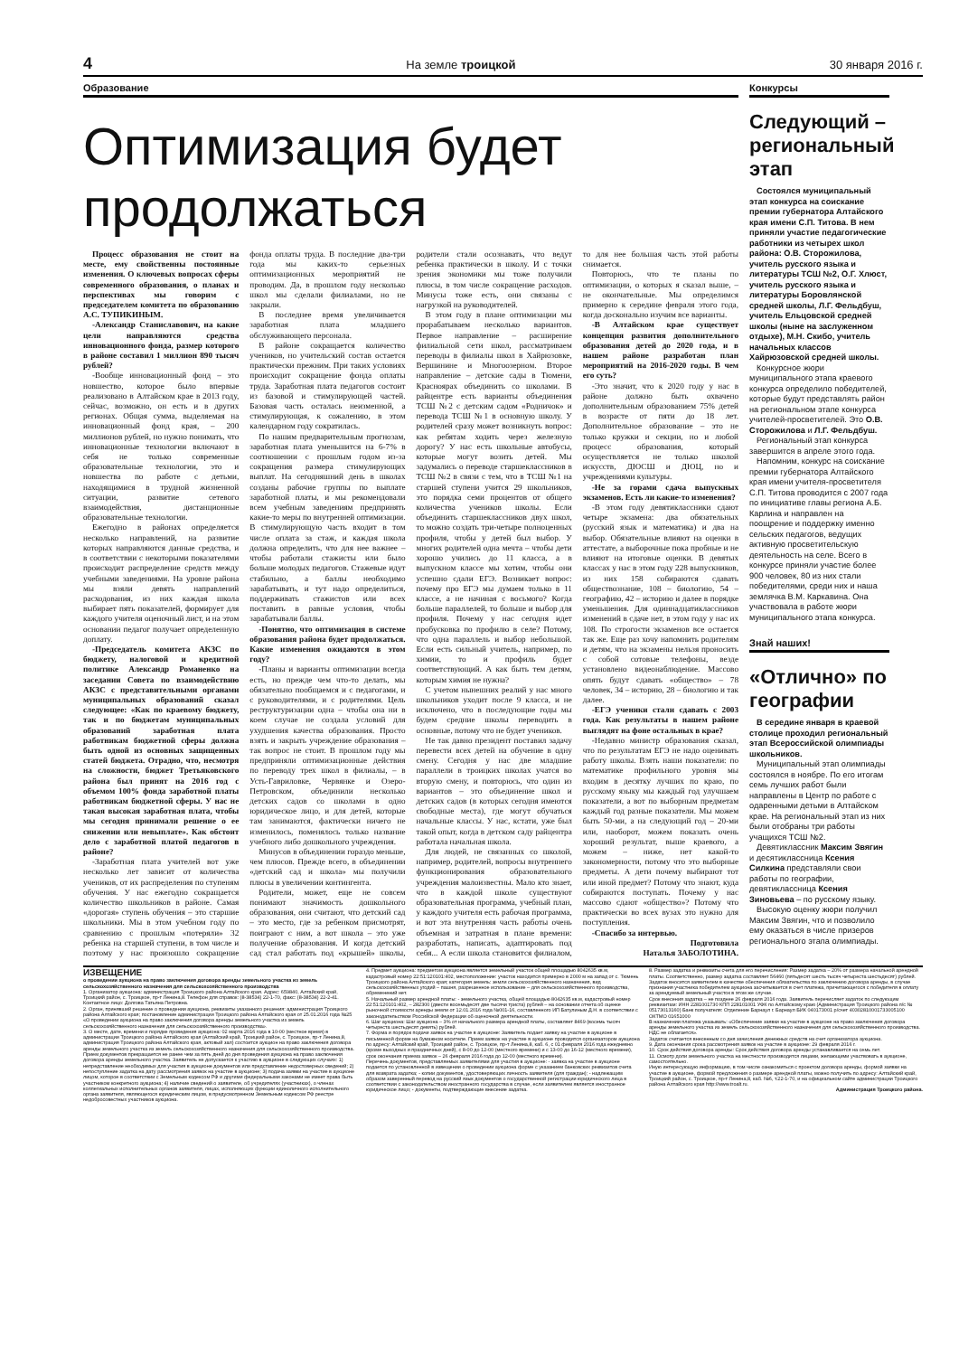4 На земле троицкой 30 января 2016 г.
Образование
Оптимизация будет продолжаться
Процесс образования не стоит на месте, ему свойственны постоянные изменения. О ключевых вопросах сферы современного образования, о планах и перспективах мы говорим с председателем комитета по образованию А.С. ТУПИКИНЫМ.
-Александр Станиславович, на какие цели направляются средства инновационного фонда, размер которого в районе составил 1 миллион 890 тысяч рублей?
-Вообще инновационный фонд – это новшество, которое было впервые реализовано в Алтайском крае в 2013 году, сейчас, возможно, он есть и в других регионах. Общая сумма, выделяемая на инновационный фонд края, – 200 миллионов рублей, но нужно понимать, что инновационные технологии включают в себя не только современные образовательные технологии, это и новшества по работе с детьми, находящимися в трудной жизненной ситуации, развитие сетевого взаимодействия, дистанционные образовательные технологии.
Ежегодно в районах определяется несколько направлений, на развитие которых направляются данные средства, и в соответствии с некоторыми показателями происходит распределение средств между учебными заведениями. На уровне района мы взяли девять направлений расходования, из них каждая школа выбирает пять показателей, формирует для каждого учителя оценочный лист, и на этом основании педагог получает определенную доплату.
-Председатель комитета АКЗС по бюджету, налоговой и кредитной политике Александр Романенко на заседании Совета по взаимодействию АКЗС с представительными органами муниципальных образований сказал следующее: «Как по краевому бюджету, так и по бюджетам муниципальных образований заработная плата работникам бюджетной сферы должна быть одной из основных защищенных статей бюджета. Отрадно, что, несмотря на сложности, бюджет Третьяковского района был принят на 2016 год с объемом 100% фонда заработной платы работникам бюджетной сферы. У нас не такая высокая заработная плата, чтобы мы сегодня принимали решение о ее снижении или невыплате». Как обстоит дело с заработной платой педагогов в районе?
-Заработная плата учителей вот уже несколько лет зависит от количества учеников, от их распределения по ступеням обучения. У нас ежегодно сокращается количество школьников в районе. Самая «дорогая» ступень обучения – это старшие школьники. Мы в этом учебном году по сравнению с прошлым «потеряли» 32 ребенка на старшей ступени, в том числе и поэтому у нас произошло сокращение фонда оплаты труда. В последние два-три года мы каких-то серьезных оптимизационных мероприятий не проводим. Да, в прошлом году несколько школ мы сделали филиалами, но не закрыли.
В последнее время увеличивается заработная плата младшего обслуживающего персонала.
В районе сокращается количество учеников, но учительский состав остается практически прежним. При таких условиях происходит сокращение фонда оплаты труда. Заработная плата педагогов состоит из базовой и стимулирующей частей. Базовая часть осталась неизменной, а стимулирующая, к сожалению, в этом календарном году сократилась.
По нашим предварительным прогнозам, заработная плата уменьшится на 6-7% в соотношении с прошлым годом из-за сокращения размера стимулирующих выплат. На сегодняшний день в школах созданы рабочие группы по выплате заработной платы, и мы рекомендовали всем учебным заведениям предпринять какие-то меры по внутренней оптимизации. В стимулирующую часть входит в том числе оплата за стаж, и каждая школа должна определить, что для нее важнее – чтобы работали стажисты или было больше молодых педагогов. Стажевые идут стабильно, а баллы необходимо зарабатывать, и тут надо определиться, поддерживать стажистов или всех поставить в равные условия, чтобы зарабатывали баллы.
-Понятно, что оптимизация в системе образования района будет продолжаться. Какие изменения ожидаются в этом году?
-Планы и варианты оптимизации всегда есть, но прежде чем что-то делать, мы обязательно пообщаемся и с педагогами, и с руководителями, и с родителями. Цель реструктуризации одна – чтобы она ни в коем случае не создала условий для ухудшения качества образования. Просто взять и закрыть учреждение образования – так вопрос не стоит. В прошлом году мы предприняли оптимизационные действия по переводу трех школ в филиалы, – в Усть-Гавриловке, Червянке и Озеро-Петровском, объединили несколько детских садов со школами в одно юридическое лицо, и для детей, которые там занимаются, фактически ничего не изменилось, поменялось только название учебного либо дошкольного учреждения.
Минусов в объединении гораздо меньше, чем плюсов. Прежде всего, в объединении «детский сад и школа» мы получили плюсы в увеличении контингента.
Родители, может, еще не совсем понимают значимость дошкольного образования, они считают, что детский сад – это место, где за ребенком присмотрят, поиграют с ним, а вот школа – это уже получение образования. И когда детский сад стал работать под «крышей» школы, родители стали осознавать, что ведут ребенка практически в школу. И с точки зрения экономики мы тоже получили плюсы, в том числе сокращение расходов. Минусы тоже есть, они связаны с нагрузкой на руководителей.
В этом году в плане оптимизации мы прорабатываем несколько вариантов. Первое направление – расширение филиальной сети школ, рассматриваем переводы в филиалы школ в Хайрюзовке, Вершинине и Многоозерном. Второе направление – детские сады в Тюмени, Красноярах объединить со школами. В райцентре есть варианты объединения ТСШ №2 с детским садом «Родничок» и перевода ТСШ №1 в основную школу. У родителей сразу может возникнуть вопрос: как ребятам ходить через железную дорогу? У нас есть школьные автобусы, которые могут возить детей. Мы задумались о переводе старшеклассников в ТСШ №2 в связи с тем, что в ТСШ №1 на старшей ступени учится 29 школьников, это порядка семи процентов от общего количества учеников школы. Если объединить старшеклассников двух школ, то можно создать три-четыре полноценных профиля, чтобы у детей был выбор. У многих родителей одна мечта – чтобы дети хорошо учились до 11 класса, а в выпускном классе мы хотим, чтобы они успешно сдали ЕГЭ. Возникает вопрос: почему про ЕГЭ мы думаем только в 11 классе, а не начиная с восьмого? Когда больше параллелей, то больше и выбор для профиля. Почему у нас сегодня идет пробусковка по профилю в селе? Потому, что одна параллель и выбор небольшой. Если есть сильный учитель, например, по химии, то и профиль будет соответствующий. А как быть тем детям, которым химия не нужна?
С учетом нынешних реалий у нас много школьников уходит после 9 класса, и не исключено, что в последующие годы мы будем средние школы переводить в основные, потому что не будет учеников.
Не так давно президент поставил задачу перевести всех детей на обучение в одну смену. Сегодня у нас две младшие параллели в троицких школах учатся во вторую смену, и повторюсь, что один из вариантов – это объединение школ и детских садов (в которых сегодня имеются свободные места), где могут обучаться начальные классы. У нас, кстати, уже был такой опыт, когда в детском саду райцентра работала начальная школа.
Для людей, не связанных со школой, например, родителей, вопросы внутреннего функционирования образовательного учреждения малоизвестны. Мало кто знает, что в каждой школе существуют образовательная программа, учебный план, у каждого учителя есть рабочая программа, и вот эта внутренняя часть работы очень объемная и затратная в плане времени: разработать, написать, адаптировать под себя... А если школа становится филиалом, то для нее большая часть этой работы снимается.
Повторюсь, что те планы по оптимизации, о которых я сказал выше, – не окончательные. Мы определимся примерно к середине февраля этого года, когда досконально изучим все варианты.
-В Алтайском крае существует концепция развития дополнительного образования детей до 2020 года, и в нашем районе разработан план мероприятий на 2016-2020 годы. В чем его суть?
-Это значит, что к 2020 году у нас в районе должно быть охвачено дополнительным образованием 75% детей в возрасте от пяти до 18 лет. Дополнительное образование – это не только кружки и секции, но и любой процесс образования, который осуществляется не только школой искусств, ДЮСШ и ДЮЦ, но и учреждениями культуры.
-Не за горами сдача выпускных экзаменов. Есть ли какие-то изменения?
-В этом году девятиклассники сдают четыре экзамена: два обязательных (русский язык и математика) и два на выбор. Обязательные влияют на оценки в аттестате, а выборочные пока пробные и не влияют на итоговые оценки. В девятых классах у нас в этом году 228 выпускников, из них 158 собираются сдавать обществознание, 108 – биологию, 54 – географию, 42 – историю и далее в порядке уменьшения. Для одиннадцатиклассников изменений в сдаче нет, в этом году у нас их 108. По строгости экзаменов все остается так же. Еще раз хочу напомнить родителям и детям, что на экзамены нельзя проносить с собой сотовые телефоны, везде установлено видеонаблюдение. Массово опять будут сдавать «общество» – 78 человек, 34 – историю, 28 – биологию и так далее.
-ЕГЭ ученики стали сдавать с 2003 года. Как результаты в нашем районе выглядят на фоне остальных в крае?
-Недавно министр образования сказал, что по результатам ЕГЭ не надо оценивать работу школы. Взять наши показатели: по математике профильного уровня мы входим в десятку лучших по краю, по русскому языку мы каждый год улучшаем показатели, а вот по выборным предметам каждый год разные показатели. Мы можем быть 50-ми, а на следующий год – 20-ми или, наоборот, можем показать очень хороший результат, выше краевого, а можем – ниже, нет какой-то закономерности, потому что это выборные предметы. А дети почему выбирают тот или иной предмет? Потому что знают, куда собираются поступать. Почему у нас массово сдают «общество»? Потому что практически во всех вузах это нужно для поступления.
-Спасибо за интервью.
Подготовила
Наталья ЗАБОЛОТИНА.
Конкурсы
Следующий – региональный этап
Состоялся муниципальный этап конкурса на соискание премии губернатора Алтайского края имени С.П. Титова. В нем приняли участие педагогические работники из четырех школ района: О.В. Сторожилова, учитель русского языка и литературы ТСШ №2, О.Г. Хлюст, учитель русского языка и литературы Боровлянской средней школы, Л.Г. Фельдбуш, учитель Ельцовской средней школы (ныне на заслуженном отдыхе), М.Н. Скибо, учитель начальных классов Хайрюзовской средней школы.
Конкурсное жюри муниципального этапа краевого конкурса определило победителей, которые будут представлять район на региональном этапе конкурса учителей-просветителей. Это О.В. Сторожилова и Л.Г. Фельдбуш.
Региональный этап конкурса завершится в апреле этого года.
Напомним, конкурс на соискание премии губернатора Алтайского края имени учителя-просветителя С.П. Титова проводится с 2007 года по инициативе главы региона А.Б. Карлина и направлен на поощрение и поддержку именно сельских педагогов, ведущих активную просветительскую деятельность на селе. Всего в конкурсе приняли участие более 900 человек, 80 из них стали победителями, среди них и наша землячка В.М. Карка­вина. Она участвовала в работе жюри муниципального этапа конкурса.
Знай наших!
«Отлично» по географии
В середине января в краевой столице проходил региональный этап Всероссийской олимпиады школьников.
Муниципальный этап олимпиады состоялся в ноябре. По его итогам семь лучших работ были направлены в Центр по работе с одаренными детьми в Алтайском крае. На региональный этап из них были отобраны три работы учащихся ТСШ №2.
Девятиклассник Максим Звягин и десятиклассница Ксения Силкина представляли свои работы по географии, девятиклассница Ксения Зиновьева – по русскому языку.
Высокую оценку жюри получил Максим Звягин, что и позволило ему оказаться в числе призеров регионального этапа олимпиады.
ИЗВЕЩЕНИЕ
о проведении аукциона на право заключения договора аренды земельного участка из земель сельскохозяйственного назначения для сельскохозяйственного производства
1. Организатор аукциона: администрация Троицкого района Алтайского края. Адрес: 659840, Алтайский край, Троицкий район, с. Троицкое, пр-т Ленина,8. Телефон для справок: (8-38534) 22-1-70, факс: (8-38534) 22-2-41. Контактное лицо: Долгова Татьяна Петровна.
2. Орган, принявший решение о проведении аукциона, реквизиты указанного решения: администрация Троицкого района Алтайского края; постановление администрации Троицкого района Алтайского края от 25.01.2016 года №25 «О проведении аукциона на право заключения договора аренды земельного участка из земель сельскохозяйственного назначения для сельскохозяйственного производства».
3. О месте, дате, времени и порядке проведения аукциона: 02 марта 2016 года в 10-00 (местное время) в администрации Троицкого района Алтайского края (Алтайский край, Троицкий район, с. Троицкое, пр-т Ленина,8, администрация Троицкого района Алтайского края, актовый зал) состоится аукцион на право заключения договора аренды земельного участка из земель сельскохозяйственного назначения для сельскохозяйственного производства.
Прием документов прекращается не ранее чем за пять дней до дня проведения аукциона на право заключения договора аренды земельного участка. Заявитель не допускается к участию в аукционе в следующих случаях: 1) непредставление необходимых для участия в аукционе документов или представление недостоверных сведений; 2) непоступление задатка на дату рассмотрения заявок на участие в аукционе; 3) подача заявки на участие в аукционе лицом, которое в соответствии с Земельным кодексом РФ и другими федеральными законами не имеет права быть участником конкретного аукциона; 4) наличие сведений о заявителе, об учредителях (участниках), о членах коллегиальных исполнительных органов заявителя, лицах, исполняющих функции единоличного исполнительного органа заявителя, являющегося юридическим лицом, в предусмотренном Земельным кодексом РФ реестре недобросовестных участников аукциона.
4. Предмет аукциона: предметом аукциона является земельный участок общей площадью 8042635 кв.м, кадастровый номер 22:51:120101:402, местоположение: участок находится примерно в 2000 м на запад от с. Тюмень Троицкого района Алтайского края; категория земель: земли сельскохозяйственного назначения, вид сельскохозяйственных угодий – пашня, разрешенное использование – для сельскохозяйственного производства, обременений нет.
5. Начальный размер арендной платы: - земельного участка, общей площадью 8042635 кв.м, кадастровый номер 22:51:120101:402, – 282300 (двести восемьдесят две тысячи триста) рублей – на основании отчета об оценке рыночной стоимости аренды земли от 12.01.2016 года №001-16, составленного ИП Батулиным Д.Н. в соответствии с законодательством Российской Федерации об оценочной деятельности.
6. Шаг аукциона: Шаг аукциона – 3% от начального размера арендной платы, составляет 8469 (восемь тысяч четыреста шестьдесят девять) рублей.
7. Форма и порядок подачи заявок на участие в аукционе: Заявитель подает заявку на участие в аукционе в письменной форме на бумажном носителе. Прием заявок на участие в аукционе проводится организатором аукциона по адресу: Алтайский край, Троицкий район, с. Троицкое, пр-т Ленина,8, каб. 6, с 01 февраля 2016 года ежедневно (кроме выходных и праздничных дней), с 8-00 до 12-00 (местного времени) и с 13-00 до 16-12 (местного времени), срок окончания приема заявок – 26 февраля 2016 года до 12-00 (местного времени).
Перечень документов, представляемых заявителями для участия в аукционе: - заявка на участие в аукционе подается по установленной в извещении о проведении аукциона форме с указанием банковских реквизитов счета для возврата задатка; - копии документов, удостоверяющих личность заявителя (для граждан); - надлежащим образом заверенный перевод на русский язык документов о государственной регистрации юридического лица в соответствии с законодательством иностранного государства в случае, если заявителем является иностранное юридическое лицо; - документы, подтверждающие внесение задатка.
8. Размер задатка и реквизиты счета для его перечисления: Размер задатка – 20% от размера начальной арендной платы. Соответственно, размер задатка составляет 56460 (пятьдесят шесть тысяч четыреста шестьдесят) рублей.
Задаток вносится заявителем в качестве обеспечения обязательства по заключению договора аренды, в случае признания участника победителем аукциона засчитывается в счет платежа, причитающегося с победителя в оплату за арендуемый земельный участок в этом же случае.
Срок внесения задатка – не позднее 26 февраля 2016 года. Заявитель перечисляет задаток по следующим реквизитам: ИНН 2281001730 КПП 228101001 УФК по Алтайскому краю (Администрация Троицкого района л/с № 05173013160) Банк получателя: Отделение Барнаул г. Барнаул БИК 040173001 р/счет 40302810001733005100 ОКТМО 01651000
В назначении платежа указывать: «Обеспечение заявки на участие в аукционе на право заключения договора аренды земельного участка из земель сельскохозяйственного назначения для сельскохозяйственного производства. НДС не облагается».
Задаток считается внесенным со дня зачисления денежных средств на счет организатора аукциона.
9. Дата окончания срока рассмотрения заявок на участие в аукционе: 29 февраля 2016 г.
10. Срок действия договора аренды: Срок действия договора аренды устанавливается на семь лет.
11. Осмотр доли земельного участка на местности производится лицами, желающими участвовать в аукционе, самостоятельно.
Иную интересующую информацию, в том числе ознакомиться с проектом договора аренды, формой заявки на участие в аукционе, формой предложения о размере арендной платы, можно получить по адресу: Алтайский край, Троицкий район, с. Троицкое, пр-т Ленина,8, каб. №6, т.22-1-70, и на официальном сайте администрации Троицкого района Алтайского края http://www.troalt.ru.
Администрация Троицкого района.